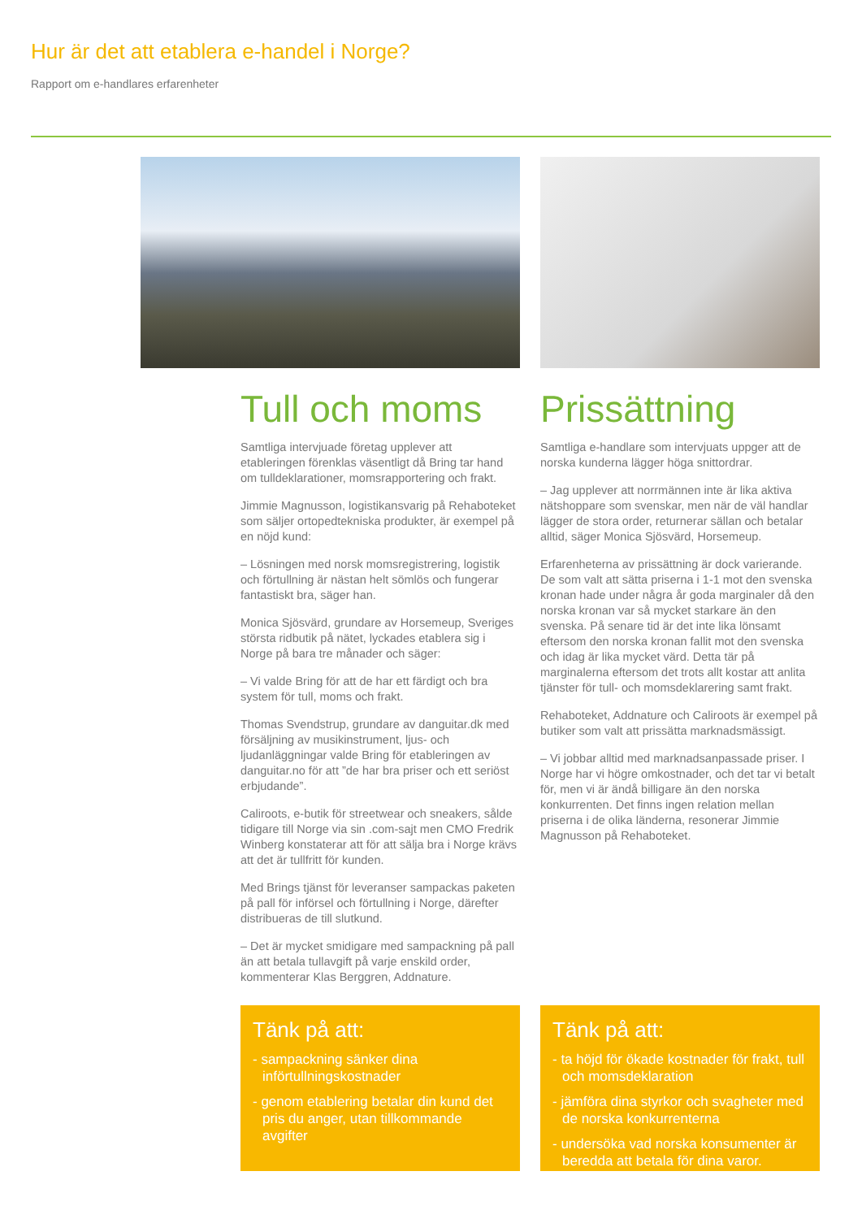Hur är det att etablera e-handel i Norge?
Rapport om e-handlares erfarenheter
Tull och moms
Samtliga intervjuade företag upplever att etableringen förenklas väsentligt då Bring tar hand om tulldeklarationer, momsrapportering och frakt.
Jimmie Magnusson, logistikansvarig på Rehaboteket som säljer ortopedtekniska produkter, är exempel på en nöjd kund:
– Lösningen med norsk momsregistrering, logistik och förtullning är nästan helt sömlös och fungerar fantastiskt bra, säger han.
Monica Sjösvärd, grundare av Horsemeup, Sveriges största ridbutik på nätet, lyckades etablera sig i Norge på bara tre månader och säger:
– Vi valde Bring för att de har ett färdigt och bra system för tull, moms och frakt.
Thomas Svendstrup, grundare av danguitar.dk med försäljning av musikinstrument, ljus- och ljudanläggningar valde Bring för etableringen av danguitar.no för att ”de har bra priser och ett seriöst erbjudande”.
Caliroots, e-butik för streetwear och sneakers, sålde tidigare till Norge via sin .com-sajt men CMO Fredrik Winberg konstaterar att för att sälja bra i Norge krävs att det är tullfritt för kunden.
Med Brings tjänst för leveranser sampackas paketen på pall för införsel och förtullning i Norge, därefter distribueras de till slutkund.
– Det är mycket smidigare med sampackning på pall än att betala tullavgift på varje enskild order, kommenterar Klas Berggren, Addnature.
Prissättning
Samtliga e-handlare som intervjuats uppger att de norska kunderna lägger höga snittordrar.
– Jag upplever att norrmännen inte är lika aktiva nätshoppare som svenskar, men när de väl handlar lägger de stora order, returnerar sällan och betalar alltid, säger Monica Sjösvärd, Horsemeup.
Erfarenheterna av prissättning är dock varierande. De som valt att sätta priserna i 1-1 mot den svenska kronan hade under några år goda marginaler då den norska kronan var så mycket starkare än den svenska. På senare tid är det inte lika lönsamt eftersom den norska kronan fallit mot den svenska och idag är lika mycket värd. Detta tär på marginalerna eftersom det trots allt kostar att anlita tjänster för tull- och momsdeklarering samt frakt.
Rehaboteket, Addnature och Caliroots är exempel på butiker som valt att prissätta marknadsmässigt.
– Vi jobbar alltid med marknadsanpassade priser. I Norge har vi högre omkostnader, och det tar vi betalt för, men vi är ändå billigare än den norska konkurrenten. Det finns ingen relation mellan priserna i de olika länderna, resonerar Jimmie Magnusson på Rehaboteket.
Tänk på att:
- sampackning sänker dina införtullningskostnader
- genom etablering betalar din kund det pris du anger, utan tillkommande avgifter
Tänk på att:
- ta höjd för ökade kostnader för frakt, tull och momsdeklaration
- jämföra dina styrkor och svagheter med de norska konkurrenterna
- undersöka vad norska konsumenter är beredda att betala för dina varor.